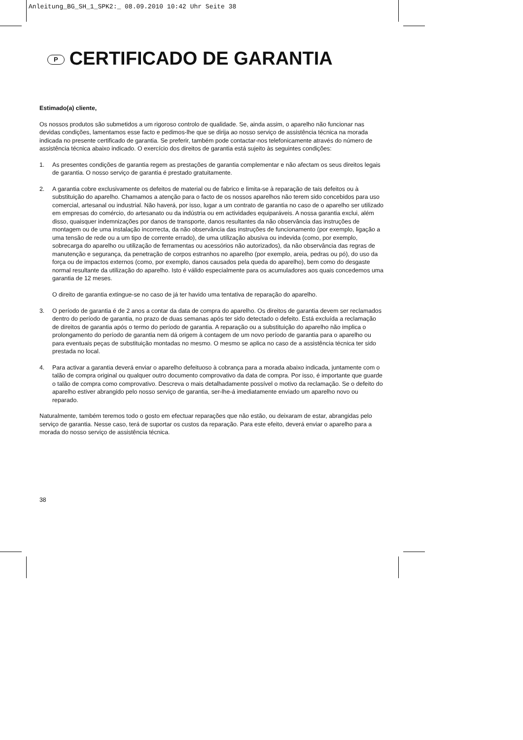Anleitung_BG_SH_1_SPK2:_ 08.09.2010 10:42 Uhr Seite 38
P CERTIFICADO DE GARANTIA
Estimado(a) cliente,
Os nossos produtos são submetidos a um rigoroso controlo de qualidade. Se, ainda assim, o aparelho não funcionar nas devidas condições, lamentamos esse facto e pedimos-lhe que se dirija ao nosso serviço de assistência técnica na morada indicada no presente certificado de garantia. Se preferir, também pode contactar-nos telefonicamente através do número de assistência técnica abaixo indicado. O exercício dos direitos de garantia está sujeito às seguintes condições:
1. As presentes condições de garantia regem as prestações de garantia complementar e não afectam os seus direitos legais de garantia. O nosso serviço de garantia é prestado gratuitamente.
2. A garantia cobre exclusivamente os defeitos de material ou de fabrico e limita-se à reparação de tais defeitos ou à substituição do aparelho. Chamamos a atenção para o facto de os nossos aparelhos não terem sido concebidos para uso comercial, artesanal ou industrial. Não haverá, por isso, lugar a um contrato de garantia no caso de o aparelho ser utilizado em empresas do comércio, do artesanato ou da indústria ou em actividades equiparáveis. A nossa garantia exclui, além disso, quaisquer indemnizações por danos de transporte, danos resultantes da não observância das instruções de montagem ou de uma instalação incorrecta, da não observância das instruções de funcionamento (por exemplo, ligação a uma tensão de rede ou a um tipo de corrente errado), de uma utilização abusiva ou indevida (como, por exemplo, sobrecarga do aparelho ou utilização de ferramentas ou acessórios não autorizados), da não observância das regras de manutenção e segurança, da penetração de corpos estranhos no aparelho (por exemplo, areia, pedras ou pó), do uso da força ou de impactos externos (como, por exemplo, danos causados pela queda do aparelho), bem como do desgaste normal resultante da utilização do aparelho. Isto é válido especialmente para os acumuladores aos quais concedemos uma garantia de 12 meses.
O direito de garantia extingue-se no caso de já ter havido uma tentativa de reparação do aparelho.
3. O período de garantia é de 2 anos a contar da data de compra do aparelho. Os direitos de garantia devem ser reclamados dentro do período de garantia, no prazo de duas semanas após ter sido detectado o defeito. Está excluída a reclamação de direitos de garantia após o termo do período de garantia. A reparação ou a substituição do aparelho não implica o prolongamento do período de garantia nem dá origem à contagem de um novo período de garantia para o aparelho ou para eventuais peças de substituição montadas no mesmo. O mesmo se aplica no caso de a assistência técnica ter sido prestada no local.
4. Para activar a garantia deverá enviar o aparelho defeituoso à cobrança para a morada abaixo indicada, juntamente com o talão de compra original ou qualquer outro documento comprovativo da data de compra. Por isso, é importante que guarde o talão de compra como comprovativo. Descreva o mais detalhadamente possível o motivo da reclamação. Se o defeito do aparelho estiver abrangido pelo nosso serviço de garantia, ser-lhe-á imediatamente enviado um aparelho novo ou reparado.
Naturalmente, também teremos todo o gosto em efectuar reparações que não estão, ou deixaram de estar, abrangidas pelo serviço de garantia. Nesse caso, terá de suportar os custos da reparação. Para este efeito, deverá enviar o aparelho para a morada do nosso serviço de assistência técnica.
38